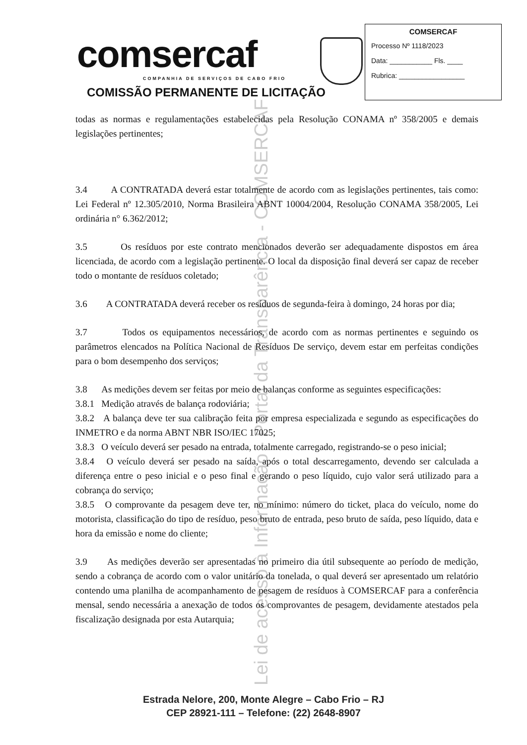Lei de acesso à Informação - Portal da Transparência - COMSERCAF
comsercaf
COMPANHIA DE SERVIÇOS DE CABO FRIO
COMISSÃO PERMANENTE DE LICITAÇÃO
COMSERCAF
Processo Nº 1118/2023
Data: ___________ Fls. ____
Rubrica: _________________
todas as normas e regulamentações estabelecidas pela Resolução CONAMA nº 358/2005 e demais legislações pertinentes;
3.4 A CONTRATADA deverá estar totalmente de acordo com as legislações pertinentes, tais como: Lei Federal nº 12.305/2010, Norma Brasileira ABNT 10004/2004, Resolução CONAMA 358/2005, Lei ordinária n° 6.362/2012;
3.5 Os resíduos por este contrato mencionados deverão ser adequadamente dispostos em área licenciada, de acordo com a legislação pertinente. O local da disposição final deverá ser capaz de receber todo o montante de resíduos coletado;
3.6 A CONTRATADA deverá receber os resíduos de segunda-feira à domingo, 24 horas por dia;
3.7 Todos os equipamentos necessários, de acordo com as normas pertinentes e seguindo os parâmetros elencados na Política Nacional de Resíduos De serviço, devem estar em perfeitas condições para o bom desempenho dos serviços;
3.8 As medições devem ser feitas por meio de balanças conforme as seguintes especificações:
3.8.1 Medição através de balança rodoviária;
3.8.2 A balança deve ter sua calibração feita por empresa especializada e segundo as especificações do INMETRO e da norma ABNT NBR ISO/IEC 17025;
3.8.3 O veículo deverá ser pesado na entrada, totalmente carregado, registrando-se o peso inicial;
3.8.4 O veículo deverá ser pesado na saída, após o total descarregamento, devendo ser calculada a diferença entre o peso inicial e o peso final e gerando o peso líquido, cujo valor será utilizado para a cobrança do serviço;
3.8.5 O comprovante da pesagem deve ter, no mínimo: número do ticket, placa do veículo, nome do motorista, classificação do tipo de resíduo, peso bruto de entrada, peso bruto de saída, peso líquido, data e hora da emissão e nome do cliente;
3.9 As medições deverão ser apresentadas no primeiro dia útil subsequente ao período de medição, sendo a cobrança de acordo com o valor unitário da tonelada, o qual deverá ser apresentado um relatório contendo uma planilha de acompanhamento de pesagem de resíduos à COMSERCAF para a conferência mensal, sendo necessária a anexação de todos os comprovantes de pesagem, devidamente atestados pela fiscalização designada por esta Autarquia;
Estrada Nelore, 200, Monte Alegre – Cabo Frio – RJ
CEP 28921-111 – Telefone: (22) 2648-8907